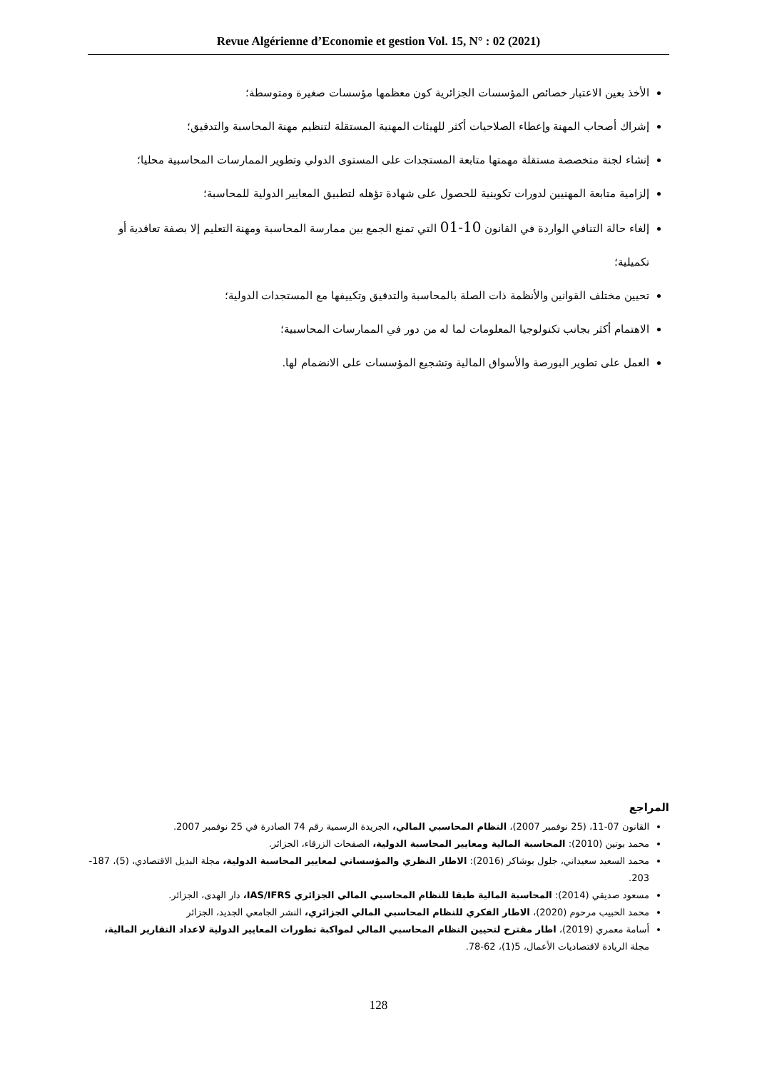Revue Algérienne d’Economie et gestion Vol. 15, N° : 02 (2021)
الأخذ بعين الاعتبار خصائص المؤسسات الجزائرية كون معظمها مؤسسات صغيرة ومتوسطة؛
إشراك أصحاب المهنة وإعطاء الصلاحيات أكثر للهيئات المهنية المستقلة لتنظيم مهنة المحاسبة والتدقيق؛
إنشاء لجنة متخصصة مستقلة مهمتها متابعة المستجدات على المستوى الدولي وتطوير الممارسات المحاسبية محليا؛
إلزامية متابعة المهنيين لدورات تكوينية للحصول على شهادة تؤهله لتطبيق المعايير الدولية للمحاسبة؛
إلغاء حالة التنافي الواردة في القانون 10-01 التي تمنع الجمع بين ممارسة المحاسبة ومهنة التعليم إلا بصفة تعاقدية أو تكميلية؛
تحيين مختلف القوانين والأنظمة ذات الصلة بالمحاسبة والتدقيق وتكييفها مع المستجدات الدولية؛
الاهتمام أكثر بجانب تكنولوجيا المعلومات لما له من دور في الممارسات المحاسبية؛
العمل على تطوير البورصة والأسواق المالية وتشجيع المؤسسات على الانضمام لها.
المراجع
القانون 07-11، (25 نوفمبر 2007)، النظام المحاسبي المالي، الجريدة الرسمية رقم 74 الصادرة في 25 نوفمبر 2007.
محمد بوتين (2010): المحاسبة المالية ومعايير المحاسبة الدولية، الصفحات الزرقاء، الجزائر.
محمد السعيد سعيداني، جلول بوشاكر (2016): الاطار النظري والمؤسساتي لمعايير المحاسبة الدولية، مجلة البديل الاقتصادي، (5)، 187-203.
مسعود صديقي (2014): المحاسبة المالية طبقا للنظام المحاسبي المالي الجزائري IAS/IFRS، دار الهدى، الجزائر.
محمد الحبيب مرحوم (2020)، الاطار الفكري للنظام المحاسبي المالي الجزائري، النشر الجامعي الجديد، الجزائر
أسامة معمري (2019)، اطار مقترح لتحيين النظام المحاسبي المالي لمواكبة تطورات المعايير الدولية لاعداد التقارير المالية، مجلة الريادة لاقتصاديات الأعمال، 5(1)، 62-78.
128